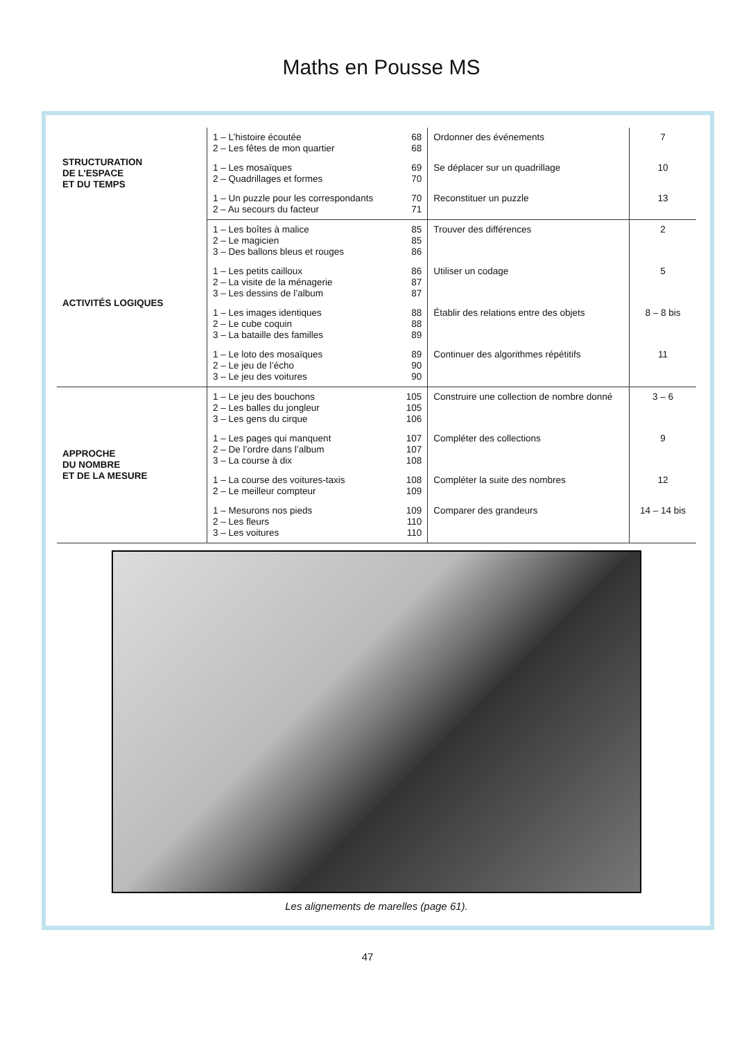Maths en Pousse MS
| STRUCTURATION DE L’ESPACE ET DU TEMPS | 1 – L’histoire écoutée 2 – Les fêtes de mon quartier | 68 68 | Ordonner des événements | 7 |
| | 1 – Les mosaïques 2 – Quadrillages et formes | 69 70 | Se déplacer sur un quadrillage | 10 |
| | 1 – Un puzzle pour les correspondants 2 – Au secours du facteur | 70 71 | Reconstituer un puzzle | 13 |
| ACTIVITÉS LOGIQUES | 1 – Les boîtes à malice 2 – Le magicien 3 – Des ballons bleus et rouges | 85 85 86 | Trouver des différences | 2 |
| | 1 – Les petits cailloux 2 – La visite de la ménagerie 3 – Les dessins de l’album | 86 87 87 | Utiliser un codage | 5 |
| | 1 – Les images identiques 2 – Le cube coquin 3 – La bataille des familles | 88 88 89 | Établir des relations entre des objets | 8 – 8 bis |
| | 1 – Le loto des mosaïques 2 – Le jeu de l’écho 3 – Le jeu des voitures | 89 90 90 | Continuer des algorithmes répétitifs | 11 |
| APPROCHE DU NOMBRE ET DE LA MESURE | 1 – Le jeu des bouchons 2 – Les balles du jongleur 3 – Les gens du cirque | 105 105 106 | Construire une collection de nombre donné | 3 – 6 |
| | 1 – Les pages qui manquent 2 – De l’ordre dans l’album 3 – La course à dix | 107 107 108 | Compléter des collections | 9 |
| | 1 – La course des voitures-taxis 2 – Le meilleur compteur | 108 109 | Compléter la suite des nombres | 12 |
| | 1 – Mesurons nos pieds 2 – Les fleurs 3 – Les voitures | 109 110 110 | Comparer des grandeurs | 14 – 14 bis |
Les alignements de marelles (page 61).
47